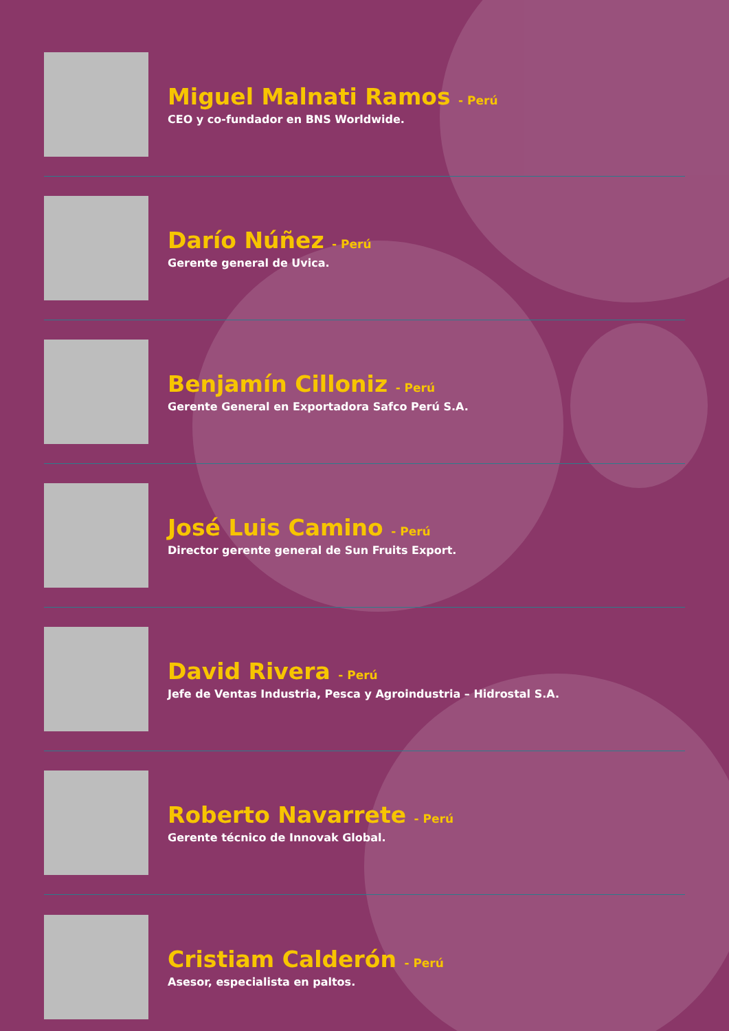Miguel Malnati Ramos - Perú
CEO y co-fundador en BNS Worldwide.
Darío Núñez - Perú
Gerente general de Uvica.
Benjamín Cilloniz - Perú
Gerente General en Exportadora Safco Perú S.A.
José Luis Camino - Perú
Director gerente general de Sun Fruits Export.
David Rivera - Perú
Jefe de Ventas Industria, Pesca y Agroindustria – Hidrostal S.A.
Roberto Navarrete - Perú
Gerente técnico de Innovak Global.
Cristiam Calderón - Perú
Asesor, especialista en paltos.